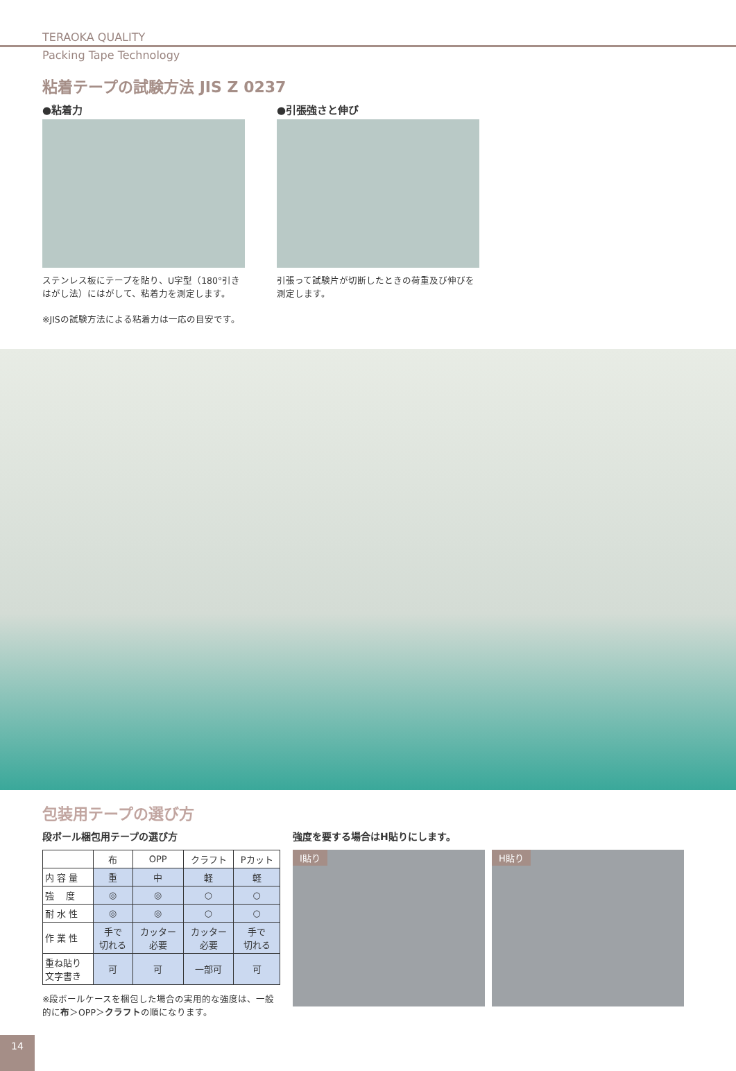TERAOKA QUALITY
Packing Tape Technology
粘着テープの試験方法 JIS Z 0237
●粘着力
ステンレス板にテープを貼り、U字型（180°引きはがし法）にはがして、粘着力を測定します。
●引張強さと伸び
引張って試験片が切断したときの荷重及び伸びを測定します。
※JISの試験方法による粘着力は一応の目安です。
包装用テープの選び方
段ボール梱包用テープの選び方
| | 布 | OPP | クラフト | Pカット |
| --- | --- | --- | --- | --- |
| 内 容 量 | 重 | 中 | 軽 | 軽 |
| 強 度 | ◎ | ◎ | ○ | ○ |
| 耐 水 性 | ◎ | ◎ | ○ | ○ |
| 作 業 性 | 手で 切れる | カッター 必要 | カッター 必要 | 手で 切れる |
| 重ね貼り 文字書き | 可 | 可 | 一部可 | 可 |
※段ボールケースを梱包した場合の実用的な強度は、一般的に布＞OPP＞クラフトの順になります。
強度を要する場合はH貼りにします。
I貼り H貼り
14